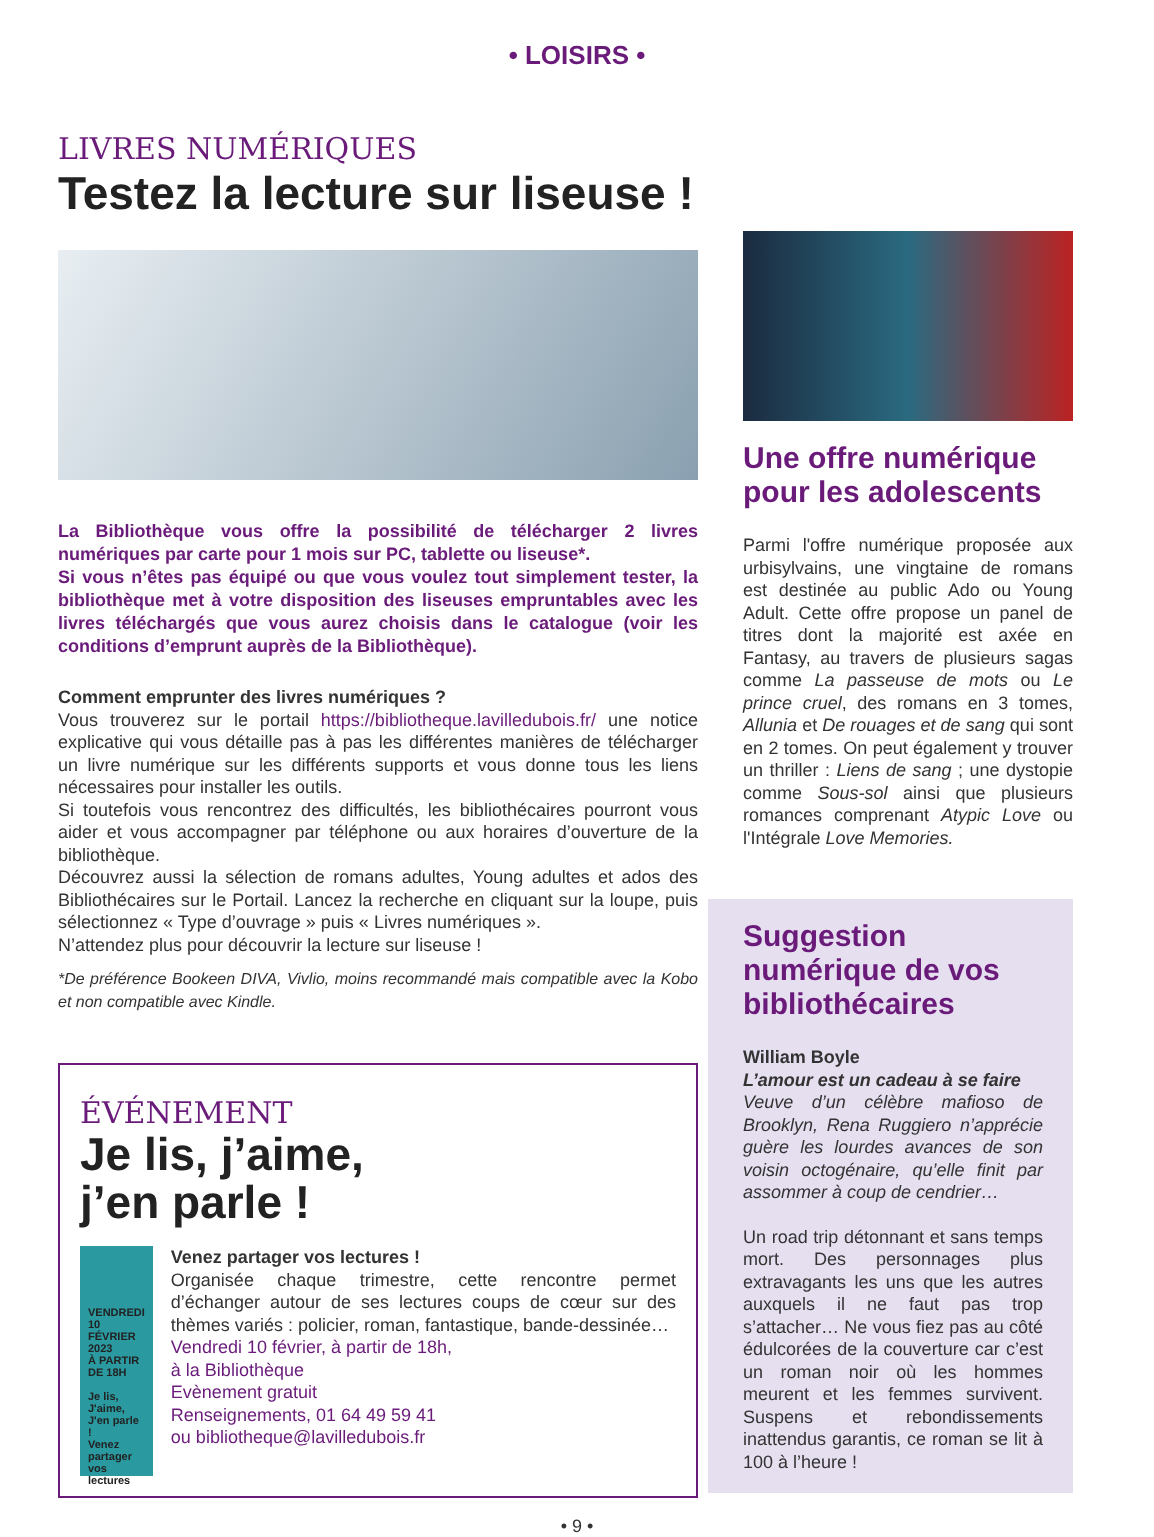• LOISIRS •
LIVRES NUMÉRIQUES
Testez la lecture sur liseuse !
La Bibliothèque vous offre la possibilité de télécharger 2 livres numériques par carte pour 1 mois sur PC, tablette ou liseuse*.
Si vous n’êtes pas équipé ou que vous voulez tout simplement tester, la bibliothèque met à votre disposition des liseuses empruntables avec les livres téléchargés que vous aurez choisis dans le catalogue (voir les conditions d’emprunt auprès de la Bibliothèque).
Comment emprunter des livres numériques ?
Vous trouverez sur le portail https://bibliotheque.lavilledubois.fr/ une notice explicative qui vous détaille pas à pas les différentes manières de télécharger un livre numérique sur les différents supports et vous donne tous les liens nécessaires pour installer les outils.
Si toutefois vous rencontrez des difficultés, les bibliothécaires pourront vous aider et vous accompagner par téléphone ou aux horaires d’ouverture de la bibliothèque.
Découvrez aussi la sélection de romans adultes, Young adultes et ados des Bibliothécaires sur le Portail. Lancez la recherche en cliquant sur la loupe, puis sélectionnez « Type d’ouvrage » puis « Livres numériques ».
N’attendez plus pour découvrir la lecture sur liseuse !
*De préférence Bookeen DIVA, Vivlio, moins recommandé mais compatible avec la Kobo et non compatible avec Kindle.
ÉVÉNEMENT
Je lis, j’aime,
j’en parle !
VENDREDI 10 FÉVRIER 2023
À PARTIR DE 18H
Je lis, J'aime, J'en parle !
Venez partager vos lectures
Venez partager vos lectures !
Organisée chaque trimestre, cette rencontre permet d’échanger autour de ses lectures coups de cœur sur des thèmes variés : policier, roman, fantastique, bande-dessinée…
Vendredi 10 février, à partir de 18h,
à la Bibliothèque
Evènement gratuit
Renseignements, 01 64 49 59 41
ou bibliotheque@lavilledubois.fr
Une offre numérique pour les adolescents
Parmi l'offre numérique proposée aux urbisylvains, une vingtaine de romans est destinée au public Ado ou Young Adult. Cette offre propose un panel de titres dont la majorité est axée en Fantasy, au travers de plusieurs sagas comme La passeuse de mots ou Le prince cruel, des romans en 3 tomes, Allunia et De rouages et de sang qui sont en 2 tomes. On peut également y trouver un thriller : Liens de sang ; une dystopie comme Sous-sol ainsi que plusieurs romances comprenant Atypic Love ou l'Intégrale Love Memories.
Suggestion numérique de vos bibliothécaires
William Boyle
L’amour est un cadeau à se faire
Veuve d’un célèbre mafioso de Brooklyn, Rena Ruggiero n’apprécie guère les lourdes avances de son voisin octogénaire, qu’elle finit par assommer à coup de cendrier…
Un road trip détonnant et sans temps mort. Des personnages plus extravagants les uns que les autres auxquels il ne faut pas trop s’attacher… Ne vous fiez pas au côté édulcorées de la couverture car c’est un roman noir où les hommes meurent et les femmes survivent. Suspens et rebondissements inattendus garantis, ce roman se lit à 100 à l’heure !
• 9 •